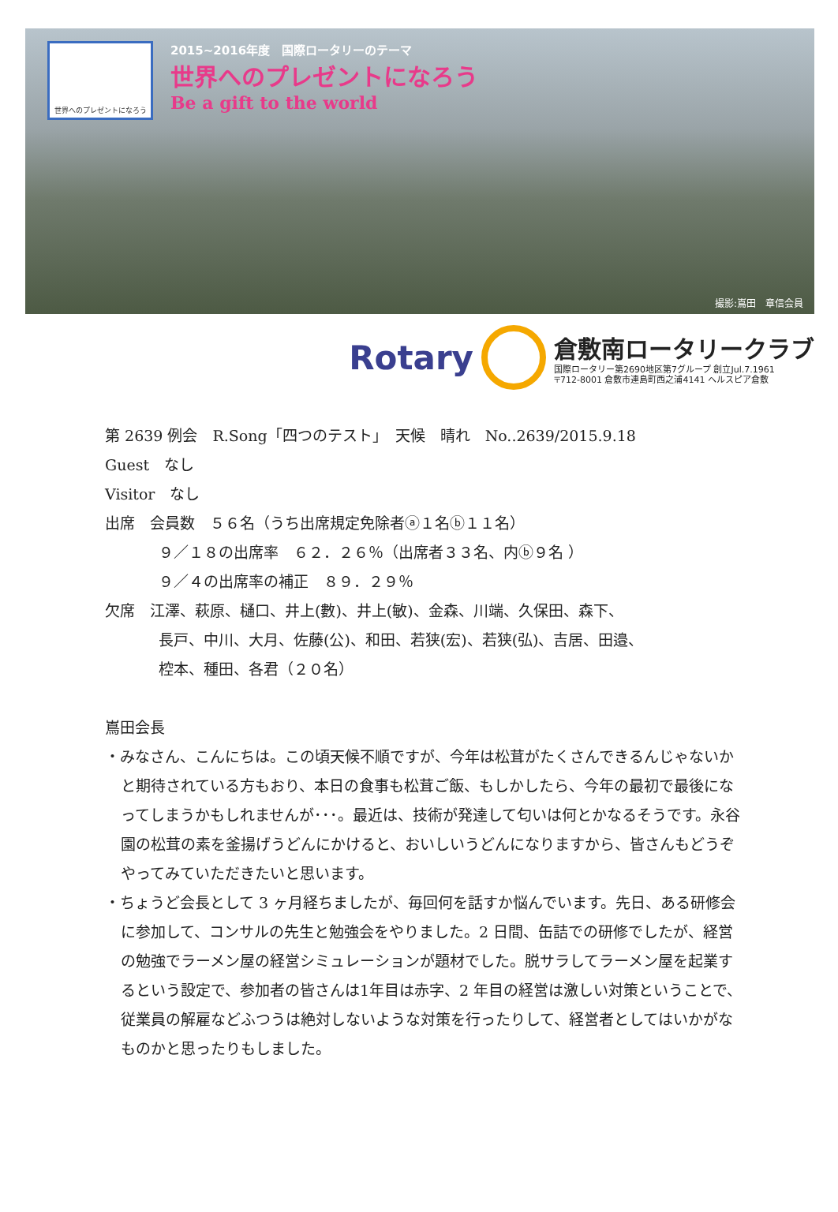世界へのプレゼントになろう
2015~2016年度　国際ロータリーのテーマ
世界へのプレゼントになろう
Be a gift to the world
撮影:嶌田　章信会員
Rotary
倉敷南ロータリークラブ
国際ロータリー第2690地区第7グループ 創立Jul.7.1961
〒712-8001 倉敷市連島町西之浦4141 ヘルスピア倉敷
第 2639 例会　R.Song「四つのテスト」　天候　晴れ　No..2639/2015.9.18
Guest　なし
Visitor　なし
出席　会員数　５６名（うち出席規定免除者ⓐ１名ⓑ１１名）
９／１８の出席率　６２．２６％（出席者３３名、内ⓑ９名 ）
９／４の出席率の補正　８９．２９％
欠席　江澤、萩原、樋口、井上(數)、井上(敏)、金森、川端、久保田、森下、
長戸、中川、大月、佐藤(公)、和田、若狭(宏)、若狭(弘)、吉居、田邉、
椌本、種田、各君（２０名）
嶌田会長
・みなさん、こんにちは。この頃天候不順ですが、今年は松茸がたくさんできるんじゃないかと期待されている方もおり、本日の食事も松茸ご飯、もしかしたら、今年の最初で最後になってしまうかもしれませんが･･･。最近は、技術が発達して匂いは何とかなるそうです。永谷園の松茸の素を釜揚げうどんにかけると、おいしいうどんになりますから、皆さんもどうぞやってみていただきたいと思います。
・ちょうど会長として 3 ヶ月経ちましたが、毎回何を話すか悩んでいます。先日、ある研修会に参加して、コンサルの先生と勉強会をやりました。2 日間、缶詰での研修でしたが、経営の勉強でラーメン屋の経営シミュレーションが題材でした。脱サラしてラーメン屋を起業するという設定で、参加者の皆さんは1年目は赤字、2 年目の経営は激しい対策ということで、従業員の解雇などふつうは絶対しないような対策を行ったりして、経営者としてはいかがなものかと思ったりもしました。